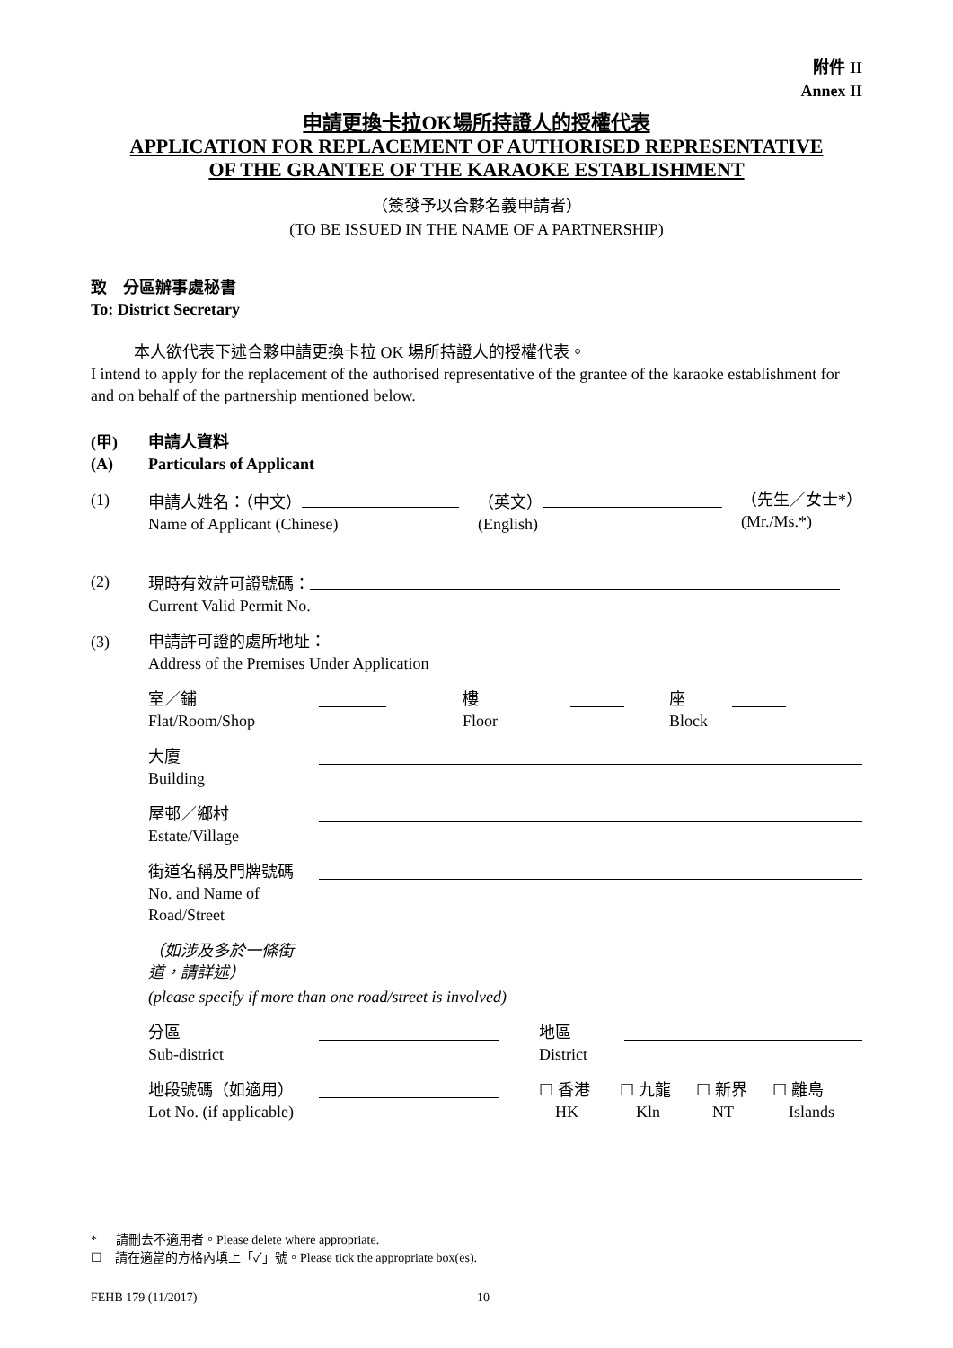附件 II
Annex II
申請更換卡拉OK場所持證人的授權代表
APPLICATION FOR REPLACEMENT OF AUTHORISED REPRESENTATIVE
OF THE GRANTEE OF THE KARAOKE ESTABLISHMENT
（簽發予以合夥名義申請者）
(TO BE ISSUED IN THE NAME OF A PARTNERSHIP)
致　分區辦事處秘書
To: District Secretary
本人欲代表下述合夥申請更換卡拉 OK 場所持證人的授權代表。
I intend to apply for the replacement of the authorised representative of the grantee of the karaoke establishment for and on behalf of the partnership mentioned below.
(甲)
(A)
申請人資料
Particulars of Applicant
(1) 申請人姓名：（中文）
Name of Applicant (Chinese)
（英文）
(English)
（先生／女士*）
(Mr./Ms.*)
(2) 現時有效許可證號碼：
Current Valid Permit No.
(3) 申請許可證的處所地址：
Address of the Premises Under Application
室／鋪
Flat/Room/Shop
樓
Floor
座
Block
大廈
Building
屋邨／鄉村
Estate/Village
街道名稱及門牌號碼
No. and Name of Road/Street
（如涉及多於一條街道，請詳述）
(please specify if more than one road/street is involved)
分區
Sub-district
地區
District
地段號碼（如適用）
Lot No. (if applicable)
☐ 香港
HK
☐ 九龍
Kln
☐ 新界
NT
☐ 離島
Islands
* 請刪去不適用者。Please delete where appropriate.
☐ 請在適當的方格內填上「✓」號。Please tick the appropriate box(es).
FEHB 179 (11/2017) 10